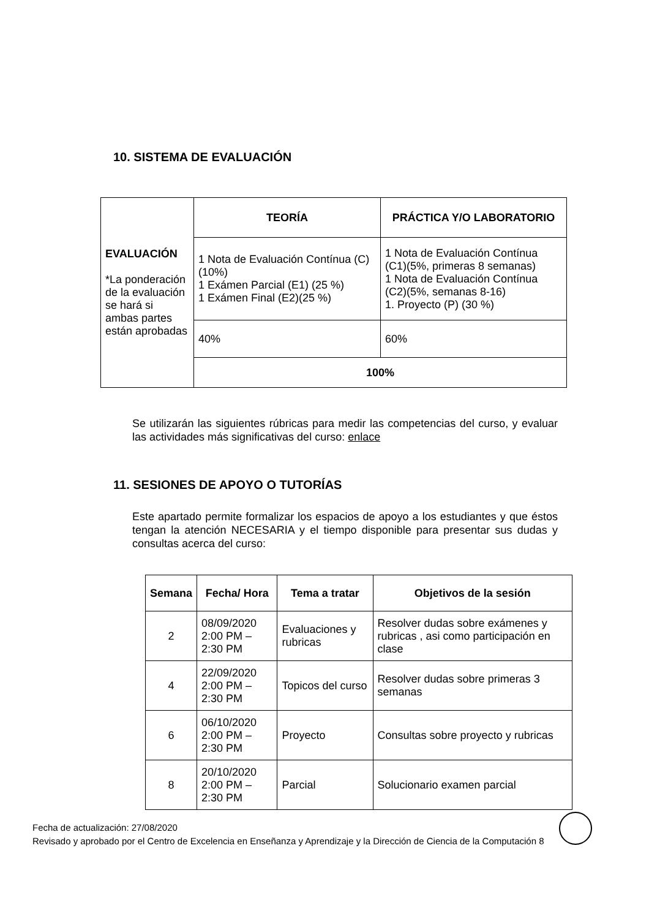10. SISTEMA DE EVALUACIÓN
| EVALUACIÓN *La ponderación de la evaluación se hará si ambas partes están aprobadas | TEORÍA | PRÁCTICA Y/O LABORATORIO |
| | 1 Nota de Evaluación Contínua (C) (10%) 1 Exámen Parcial (E1) (25 %) 1 Exámen Final (E2)(25 %) | 1 Nota de Evaluación Contínua (C1)(5%, primeras 8 semanas) 1 Nota de Evaluación Contínua (C2)(5%, semanas 8-16) 1. Proyecto (P) (30 %) |
| | 40% | 60% |
| | 100% | |
Se utilizarán las siguientes rúbricas para medir las competencias del curso, y evaluar las actividades más significativas del curso: enlace
11. SESIONES DE APOYO O TUTORÍAS
Este apartado permite formalizar los espacios de apoyo a los estudiantes y que éstos tengan la atención NECESARIA y el tiempo disponible para presentar sus dudas y consultas acerca del curso:
| Semana | Fecha/ Hora | Tema a tratar | Objetivos de la sesión |
| --- | --- | --- | --- |
| 2 | 08/09/2020 2:00 PM – 2:30 PM | Evaluaciones y rubricas | Resolver dudas sobre exámenes y rubricas , asi como participación en clase |
| 4 | 22/09/2020 2:00 PM – 2:30 PM | Topicos del curso | Resolver dudas sobre primeras 3 semanas |
| 6 | 06/10/2020 2:00 PM – 2:30 PM | Proyecto | Consultas sobre proyecto y rubricas |
| 8 | 20/10/2020 2:00 PM – 2:30 PM | Parcial | Solucionario examen parcial |
Fecha de actualización: 27/08/2020
Revisado y aprobado por el Centro de Excelencia en Enseñanza y Aprendizaje y la Dirección de Ciencia de la Computación 8